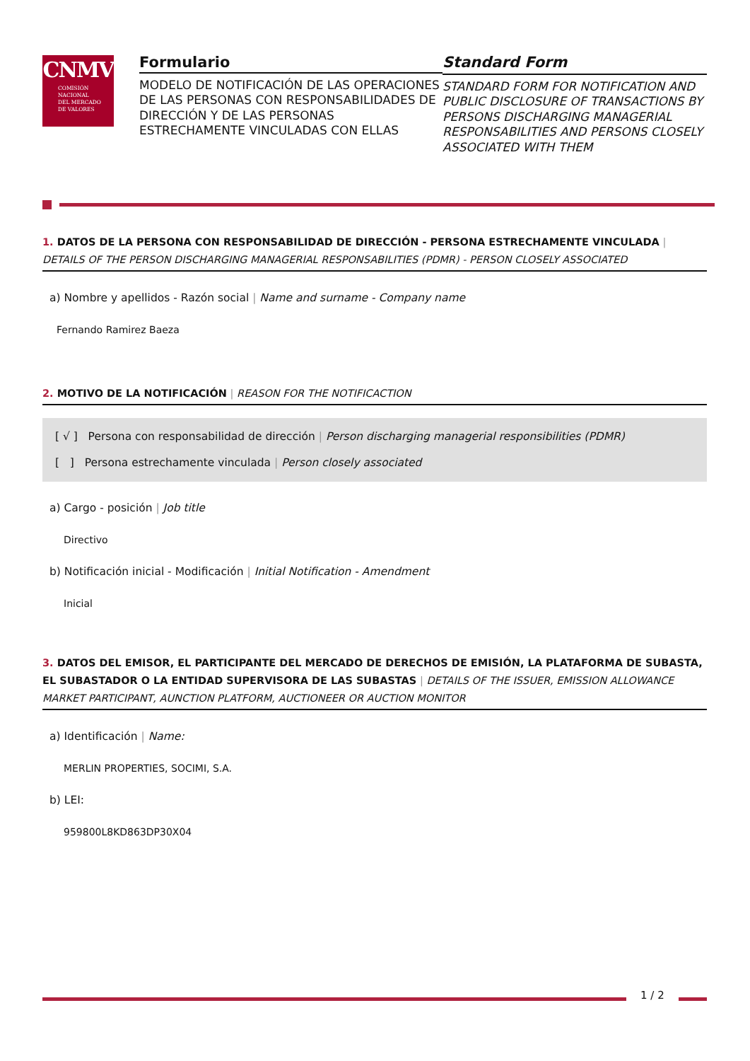CNMV
COMISIÓN
NACIONAL
DEL MERCADO
DE VALORES
Formulario
MODELO DE NOTIFICACIÓN DE LAS OPERACIONES DE LAS PERSONAS CON RESPONSABILIDADES DE DIRECCIÓN Y DE LAS PERSONAS ESTRECHAMENTE VINCULADAS CON ELLAS
Standard Form
STANDARD FORM FOR NOTIFICATION AND PUBLIC DISCLOSURE OF TRANSACTIONS BY PERSONS DISCHARGING MANAGERIAL RESPONSABILITIES AND PERSONS CLOSELY ASSOCIATED WITH THEM
1. DATOS DE LA PERSONA CON RESPONSABILIDAD DE DIRECCIÓN - PERSONA ESTRECHAMENTE VINCULADA | DETAILS OF THE PERSON DISCHARGING MANAGERIAL RESPONSABILITIES (PDMR) - PERSON CLOSELY ASSOCIATED
a) Nombre y apellidos - Razón social | Name and surname - Company name
Fernando Ramirez Baeza
2. MOTIVO DE LA NOTIFICACIÓN | REASON FOR THE NOTIFICACTION
[ √ ] Persona con responsabilidad de dirección | Person discharging managerial responsibilities (PDMR)
[ ] Persona estrechamente vinculada | Person closely associated
a) Cargo - posición | Job title
Directivo
b) Notificación inicial - Modificación | Initial Notification - Amendment
Inicial
3. DATOS DEL EMISOR, EL PARTICIPANTE DEL MERCADO DE DERECHOS DE EMISIÓN, LA PLATAFORMA DE SUBASTA, EL SUBASTADOR O LA ENTIDAD SUPERVISORA DE LAS SUBASTAS | DETAILS OF THE ISSUER, EMISSION ALLOWANCE MARKET PARTICIPANT, AUNCTION PLATFORM, AUCTIONEER OR AUCTION MONITOR
a) Identificación | Name:
MERLIN PROPERTIES, SOCIMI, S.A.
b) LEI:
959800L8KD863DP30X04
1 / 2